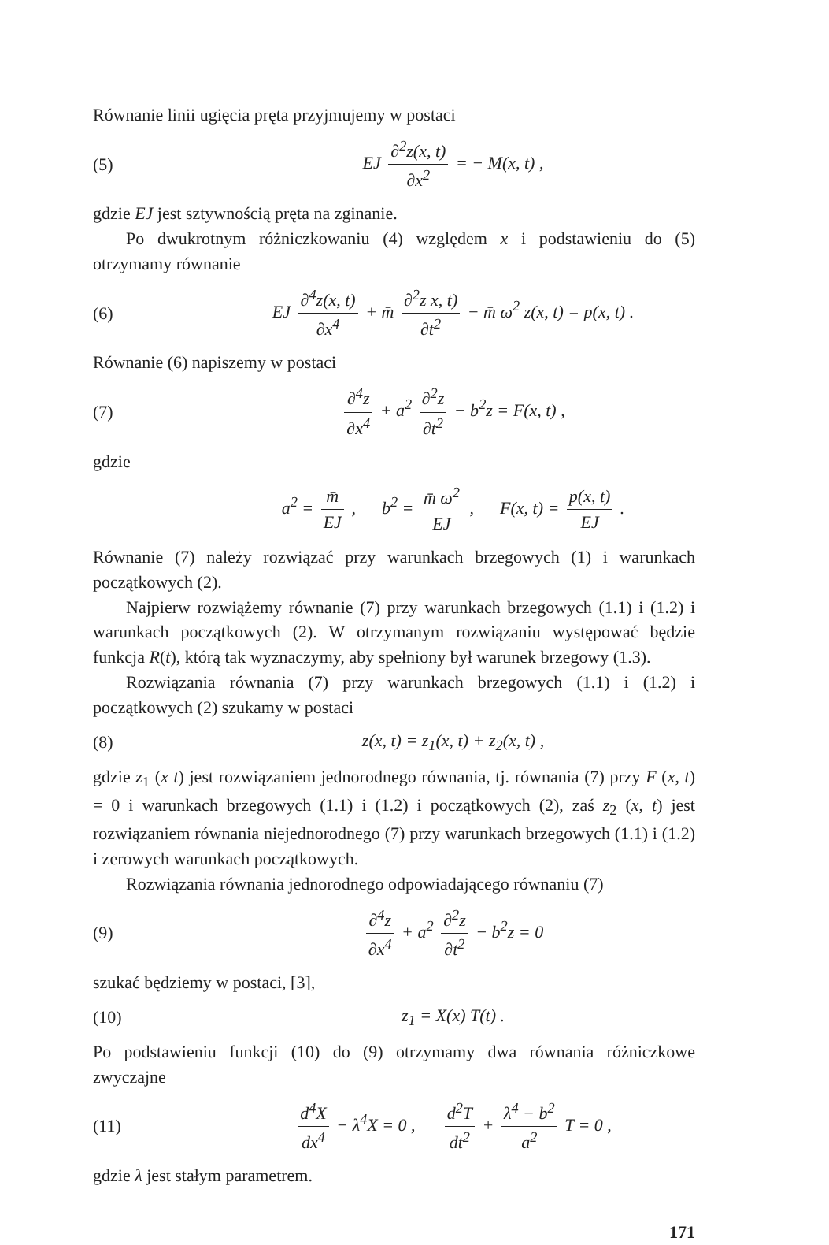Równanie linii ugięcia pręta przyjmujemy w postaci
(5) EJ ∂<sup>2</sup>z(x, t) ∂x<sup>2</sup> = − M(x, t) ,
gdzie EJ jest sztywnością pręta na zginanie.
Po dwukrotnym różniczkowaniu (4) względem x i podstawieniu do (5) otrzymamy równanie
(6) EJ ∂<sup>4</sup>z(x, t) ∂x<sup>4</sup> + m̄ ∂<sup>2</sup>z x, t) ∂t<sup>2</sup> − m̄ ω<sup>2</sup> z(x, t) = p(x, t) .
Równanie (6) napiszemy w postaci
(7) ∂<sup>4</sup>z ∂x<sup>4</sup> + a<sup>2</sup> ∂<sup>2</sup>z ∂t<sup>2</sup> − b<sup>2</sup>z = F(x, t) ,
gdzie
a<sup>2</sup> = m̄ EJ , b<sup>2</sup> = m̄ ω<sup>2</sup> EJ , F(x, t) = p(x, t) EJ .
Równanie (7) należy rozwiązać przy warunkach brzegowych (1) i warunkach początkowych (2).
Najpierw rozwiążemy równanie (7) przy warunkach brzegowych (1.1) i (1.2) i warunkach początkowych (2). W otrzymanym rozwiązaniu występować będzie funkcja R(t), którą tak wyznaczymy, aby spełniony był warunek brzegowy (1.3).
Rozwiązania równania (7) przy warunkach brzegowych (1.1) i (1.2) i początkowych (2) szukamy w postaci
(8) z(x, t) = z<sub>1</sub>(x, t) + z<sub>2</sub>(x, t) ,
gdzie z<sub>1</sub> (x t) jest rozwiązaniem jednorodnego równania, tj. równania (7) przy F (x, t) = 0 i warunkach brzegowych (1.1) i (1.2) i początkowych (2), zaś z<sub>2</sub> (x, t) jest rozwiązaniem równania niejednorodnego (7) przy warunkach brzegowych (1.1) i (1.2) i zerowych warunkach początkowych.
Rozwiązania równania jednorodnego odpowiadającego równaniu (7)
(9) ∂<sup>4</sup>z ∂x<sup>4</sup> + a<sup>2</sup> ∂<sup>2</sup>z ∂t<sup>2</sup> − b<sup>2</sup>z = 0
szukać będziemy w postaci, [3],
(10) z<sub>1</sub> = X(x) T(t) .
Po podstawieniu funkcji (10) do (9) otrzymamy dwa równania różniczkowe zwyczajne
(11) d<sup>4</sup>X dx<sup>4</sup> − λ<sup>4</sup>X = 0 , d<sup>2</sup>T dt<sup>2</sup> + λ<sup>4</sup> − b<sup>2</sup> a<sup>2</sup> T = 0 ,
gdzie λ jest stałym parametrem.
171